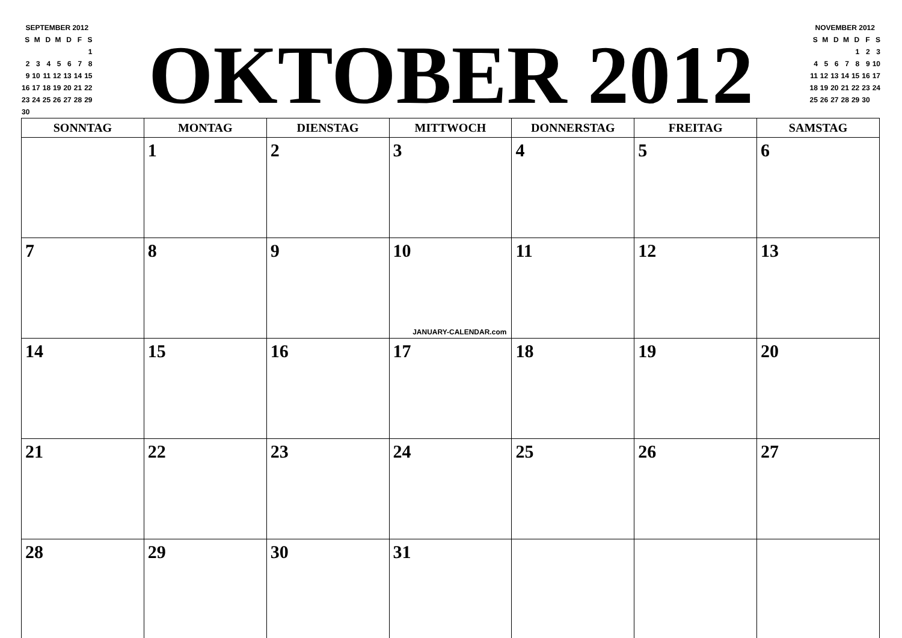| SEPTEMBER 2012 | | | | | | |
| S | M | D | M | D | F | S |
| | | | | | | 1 |
| 2 | 3 | 4 | 5 | 6 | 7 | 8 |
| 9 | 10 | 11 | 12 | 13 | 14 | 15 |
| 16 | 17 | 18 | 19 | 20 | 21 | 22 |
| 23 | 24 | 25 | 26 | 27 | 28 | 29 |
| 30 | | | | | | |
OKTOBER 2012
| NOVEMBER 2012 | | | | | | |
| S | M | D | M | D | F | S |
| | | | | 1 | 2 | 3 |
| 4 | 5 | 6 | 7 | 8 | 9 | 10 |
| 11 | 12 | 13 | 14 | 15 | 16 | 17 |
| 18 | 19 | 20 | 21 | 22 | 23 | 24 |
| 25 | 26 | 27 | 28 | 29 | 30 | |
| SONNTAG | MONTAG | DIENSTAG | MITTWOCH | DONNERSTAG | FREITAG | SAMSTAG |
| --- | --- | --- | --- | --- | --- | --- |
| | 1 | 2 | 3 | 4 | 5 | 6 |
| 7 | 8 | 9 | 10 JANUARY-CALENDAR.com | 11 | 12 | 13 |
| 14 | 15 | 16 | 17 | 18 | 19 | 20 |
| 21 | 22 | 23 | 24 | 25 | 26 | 27 |
| 28 | 29 | 30 | 31 | | | |